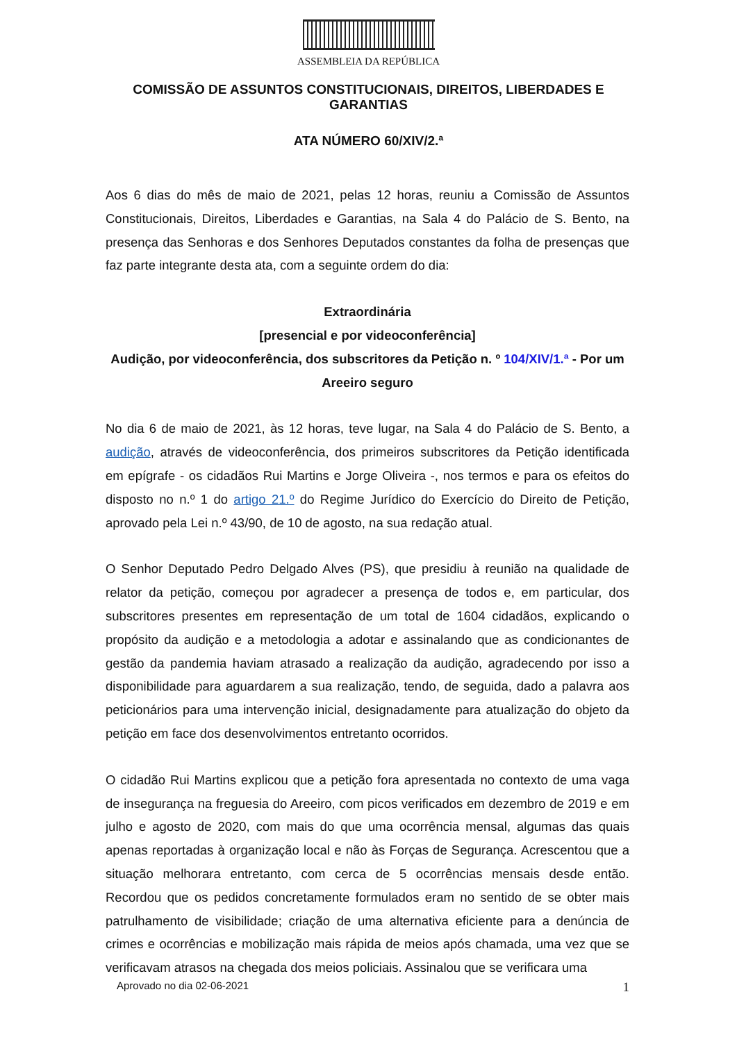ASSEMBLEIA DA REPÚBLICA
COMISSÃO DE ASSUNTOS CONSTITUCIONAIS, DIREITOS, LIBERDADES E GARANTIAS
ATA NÚMERO 60/XIV/2.ª
Aos 6 dias do mês de maio de 2021, pelas 12 horas, reuniu a Comissão de Assuntos Constitucionais, Direitos, Liberdades e Garantias, na Sala 4 do Palácio de S. Bento, na presença das Senhoras e dos Senhores Deputados constantes da folha de presenças que faz parte integrante desta ata, com a seguinte ordem do dia:
Extraordinária
[presencial e por videoconferência]
Audição, por videoconferência, dos subscritores da Petição n. º 104/XIV/1.ª - Por um Areeiro seguro
No dia 6 de maio de 2021, às 12 horas, teve lugar, na Sala 4 do Palácio de S. Bento, a audição, através de videoconferência, dos primeiros subscritores da Petição identificada em epígrafe - os cidadãos Rui Martins e Jorge Oliveira -, nos termos e para os efeitos do disposto no n.º 1 do artigo 21.º do Regime Jurídico do Exercício do Direito de Petição, aprovado pela Lei n.º 43/90, de 10 de agosto, na sua redação atual.
O Senhor Deputado Pedro Delgado Alves (PS), que presidiu à reunião na qualidade de relator da petição, começou por agradecer a presença de todos e, em particular, dos subscritores presentes em representação de um total de 1604 cidadãos, explicando o propósito da audição e a metodologia a adotar e assinalando que as condicionantes de gestão da pandemia haviam atrasado a realização da audição, agradecendo por isso a disponibilidade para aguardarem a sua realização, tendo, de seguida, dado a palavra aos peticionários para uma intervenção inicial, designadamente para atualização do objeto da petição em face dos desenvolvimentos entretanto ocorridos.
O cidadão Rui Martins explicou que a petição fora apresentada no contexto de uma vaga de insegurança na freguesia do Areeiro, com picos verificados em dezembro de 2019 e em julho e agosto de 2020, com mais do que uma ocorrência mensal, algumas das quais apenas reportadas à organização local e não às Forças de Segurança. Acrescentou que a situação melhorara entretanto, com cerca de 5 ocorrências mensais desde então. Recordou que os pedidos concretamente formulados eram no sentido de se obter mais patrulhamento de visibilidade; criação de uma alternativa eficiente para a denúncia de crimes e ocorrências e mobilização mais rápida de meios após chamada, uma vez que se verificavam atrasos na chegada dos meios policiais. Assinalou que se verificara uma
Aprovado no dia 02-06-2021 1